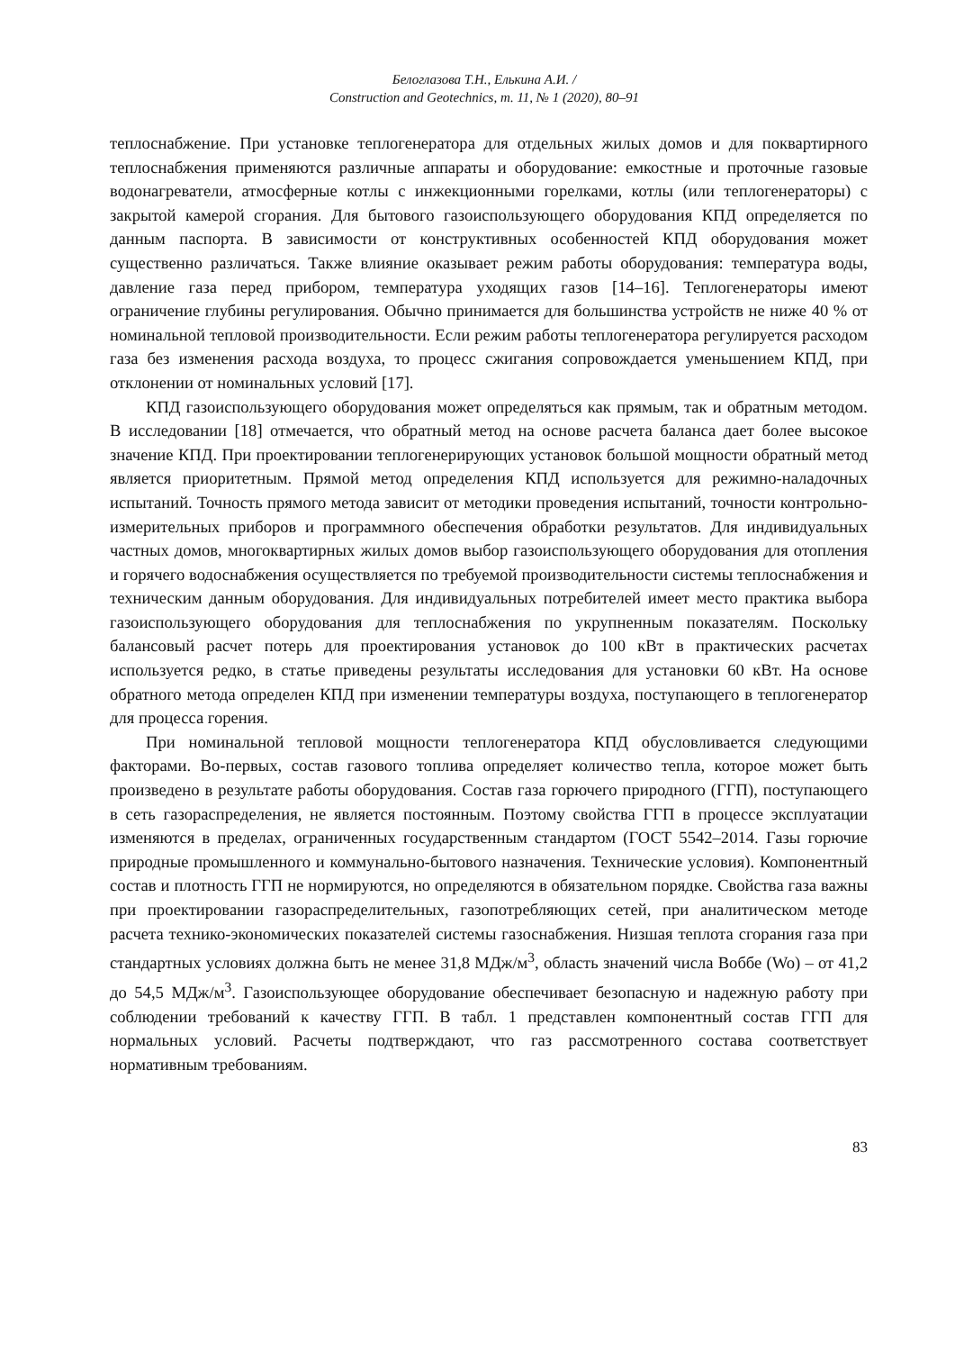Белоглазова Т.Н., Елькина А.И. /
Construction and Geotechnics, т. 11, № 1 (2020), 80–91
теплоснабжение. При установке теплогенератора для отдельных жилых домов и для поквартирного теплоснабжения применяются различные аппараты и оборудование: емкостные и проточные газовые водонагреватели, атмосферные котлы с инжекционными горелками, котлы (или теплогенераторы) с закрытой камерой сгорания. Для бытового газоиспользующего оборудования КПД определяется по данным паспорта. В зависимости от конструктивных особенностей КПД оборудования может существенно различаться. Также влияние оказывает режим работы оборудования: температура воды, давление газа перед прибором, температура уходящих газов [14–16]. Теплогенераторы имеют ограничение глубины регулирования. Обычно принимается для большинства устройств не ниже 40 % от номинальной тепловой производительности. Если режим работы теплогенератора регулируется расходом газа без изменения расхода воздуха, то процесс сжигания сопровождается уменьшением КПД, при отклонении от номинальных условий [17].
КПД газоиспользующего оборудования может определяться как прямым, так и обратным методом. В исследовании [18] отмечается, что обратный метод на основе расчета баланса дает более высокое значение КПД. При проектировании теплогенерирующих установок большой мощности обратный метод является приоритетным. Прямой метод определения КПД используется для режимно-наладочных испытаний. Точность прямого метода зависит от методики проведения испытаний, точности контрольно-измерительных приборов и программного обеспечения обработки результатов. Для индивидуальных частных домов, многоквартирных жилых домов выбор газоиспользующего оборудования для отопления и горячего водоснабжения осуществляется по требуемой производительности системы теплоснабжения и техническим данным оборудования. Для индивидуальных потребителей имеет место практика выбора газоиспользующего оборудования для теплоснабжения по укрупненным показателям. Поскольку балансовый расчет потерь для проектирования установок до 100 кВт в практических расчетах используется редко, в статье приведены результаты исследования для установки 60 кВт. На основе обратного метода определен КПД при изменении температуры воздуха, поступающего в теплогенератор для процесса горения.
При номинальной тепловой мощности теплогенератора КПД обусловливается следующими факторами. Во-первых, состав газового топлива определяет количество тепла, которое может быть произведено в результате работы оборудования. Состав газа горючего природного (ГГП), поступающего в сеть газораспределения, не является постоянным. Поэтому свойства ГГП в процессе эксплуатации изменяются в пределах, ограниченных государственным стандартом (ГОСТ 5542–2014. Газы горючие природные промышленного и коммунально-бытового назначения. Технические условия). Компонентный состав и плотность ГГП не нормируются, но определяются в обязательном порядке. Свойства газа важны при проектировании газораспределительных, газопотребляющих сетей, при аналитическом методе расчета технико-экономических показателей системы газоснабжения. Низшая теплота сгорания газа при стандартных условиях должна быть не менее 31,8 МДж/м<sup>3</sup>, область значений числа Воббе (Wo) – от 41,2 до 54,5 МДж/м<sup>3</sup>. Газоиспользующее оборудование обеспечивает безопасную и надежную работу при соблюдении требований к качеству ГГП. В табл. 1 представлен компонентный состав ГГП для нормальных условий. Расчеты подтверждают, что газ рассмотренного состава соответствует нормативным требованиям.
83